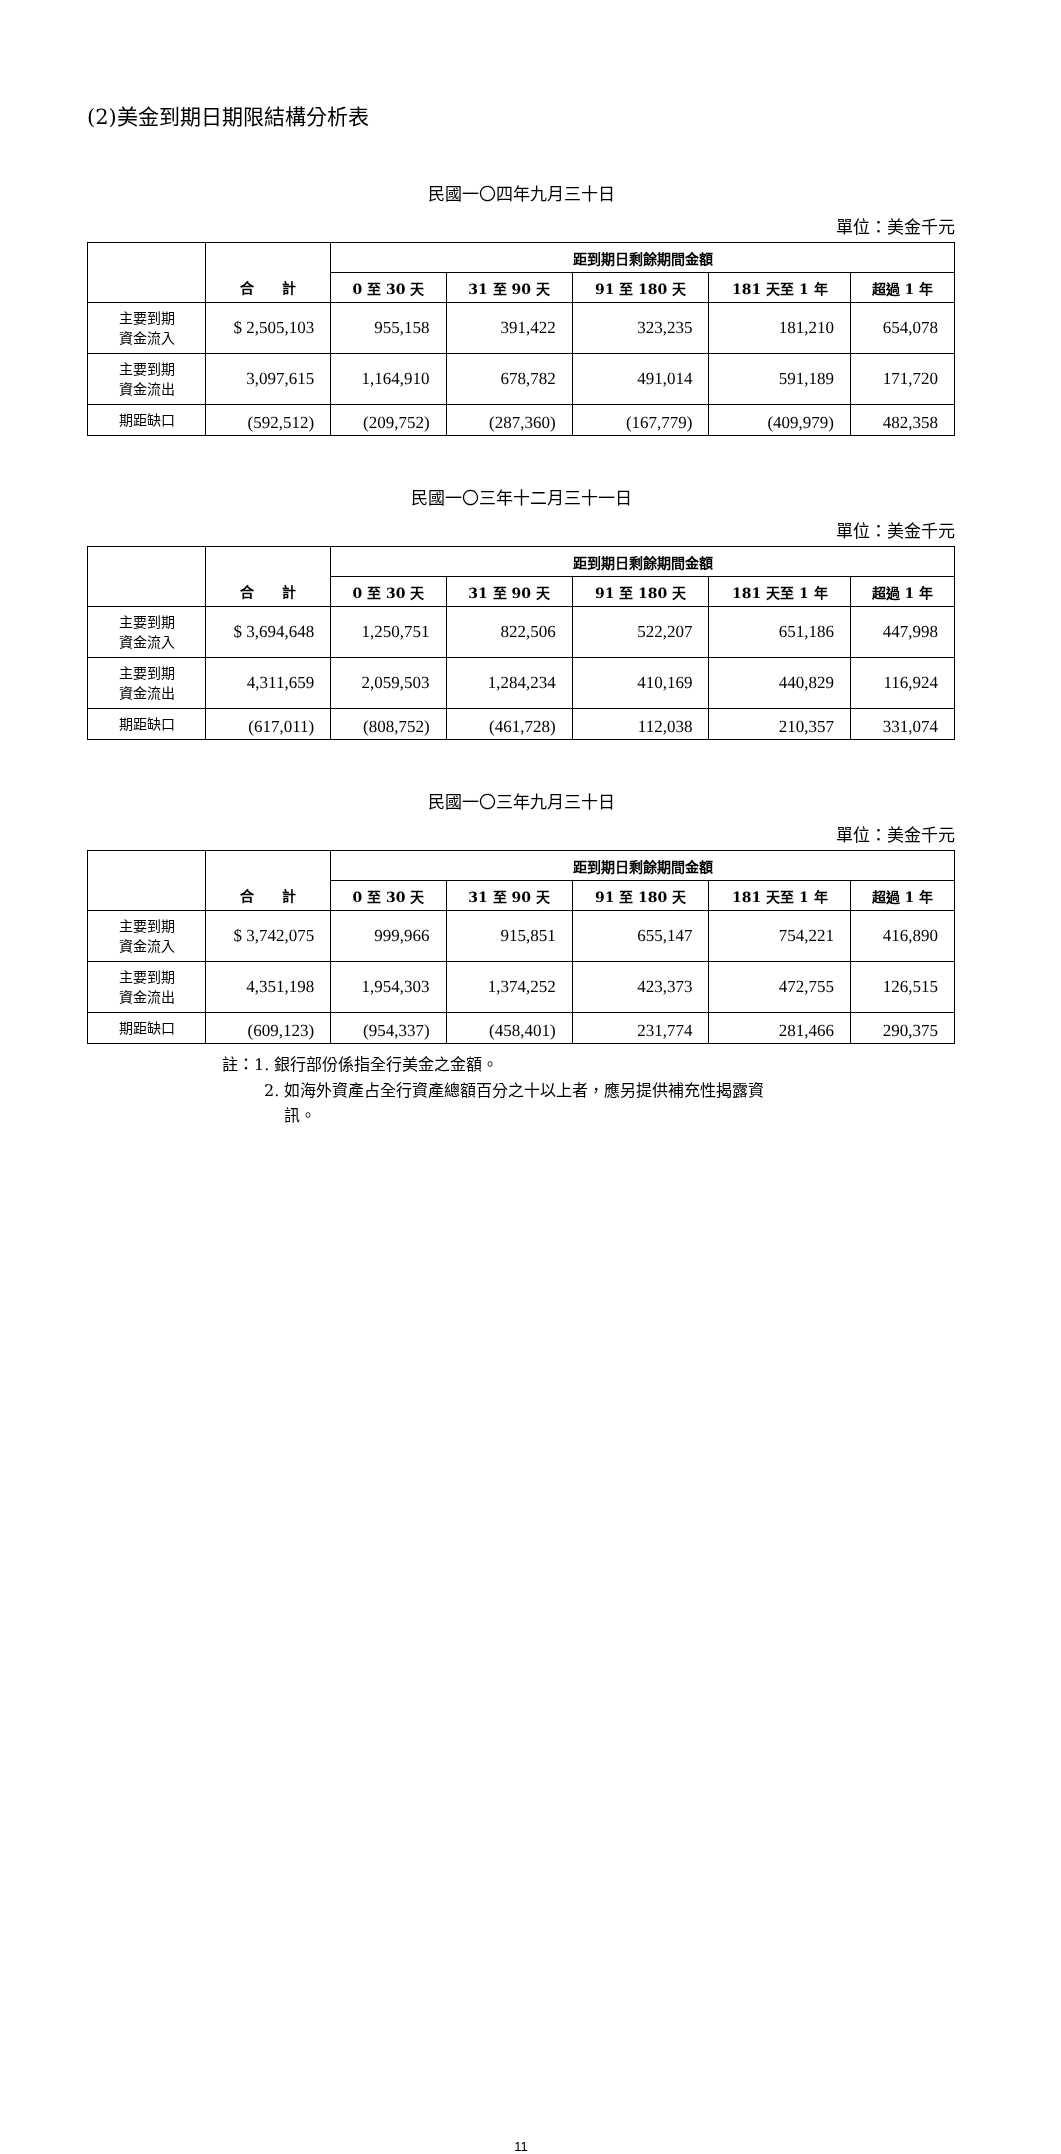(2)美金到期日期限結構分析表
民國一〇四年九月三十日
單位：美金千元
| | | 距到期日剩餘期間金額 | | | | |
| --- | --- | --- | --- | --- | --- | --- |
| | 合 計 | 0 至 30 天 | 31 至 90 天 | 91 至 180 天 | 181 天至 1 年 | 超過 1 年 |
| 主要到期 資金流入 | $ 2,505,103 | 955,158 | 391,422 | 323,235 | 181,210 | 654,078 |
| 主要到期 資金流出 | 3,097,615 | 1,164,910 | 678,782 | 491,014 | 591,189 | 171,720 |
| 期距缺口 | (592,512) | (209,752) | (287,360) | (167,779) | (409,979) | 482,358 |
民國一〇三年十二月三十一日
單位：美金千元
| | | 距到期日剩餘期間金額 | | | | |
| --- | --- | --- | --- | --- | --- | --- |
| | 合 計 | 0 至 30 天 | 31 至 90 天 | 91 至 180 天 | 181 天至 1 年 | 超過 1 年 |
| 主要到期 資金流入 | $ 3,694,648 | 1,250,751 | 822,506 | 522,207 | 651,186 | 447,998 |
| 主要到期 資金流出 | 4,311,659 | 2,059,503 | 1,284,234 | 410,169 | 440,829 | 116,924 |
| 期距缺口 | (617,011) | (808,752) | (461,728) | 112,038 | 210,357 | 331,074 |
民國一〇三年九月三十日
單位：美金千元
| | | 距到期日剩餘期間金額 | | | | |
| --- | --- | --- | --- | --- | --- | --- |
| | 合 計 | 0 至 30 天 | 31 至 90 天 | 91 至 180 天 | 181 天至 1 年 | 超過 1 年 |
| 主要到期 資金流入 | $ 3,742,075 | 999,966 | 915,851 | 655,147 | 754,221 | 416,890 |
| 主要到期 資金流出 | 4,351,198 | 1,954,303 | 1,374,252 | 423,373 | 472,755 | 126,515 |
| 期距缺口 | (609,123) | (954,337) | (458,401) | 231,774 | 281,466 | 290,375 |
註：1. 銀行部份係指全行美金之金額。
2. 如海外資產占全行資產總額百分之十以上者，應另提供補充性揭露資
訊。
11